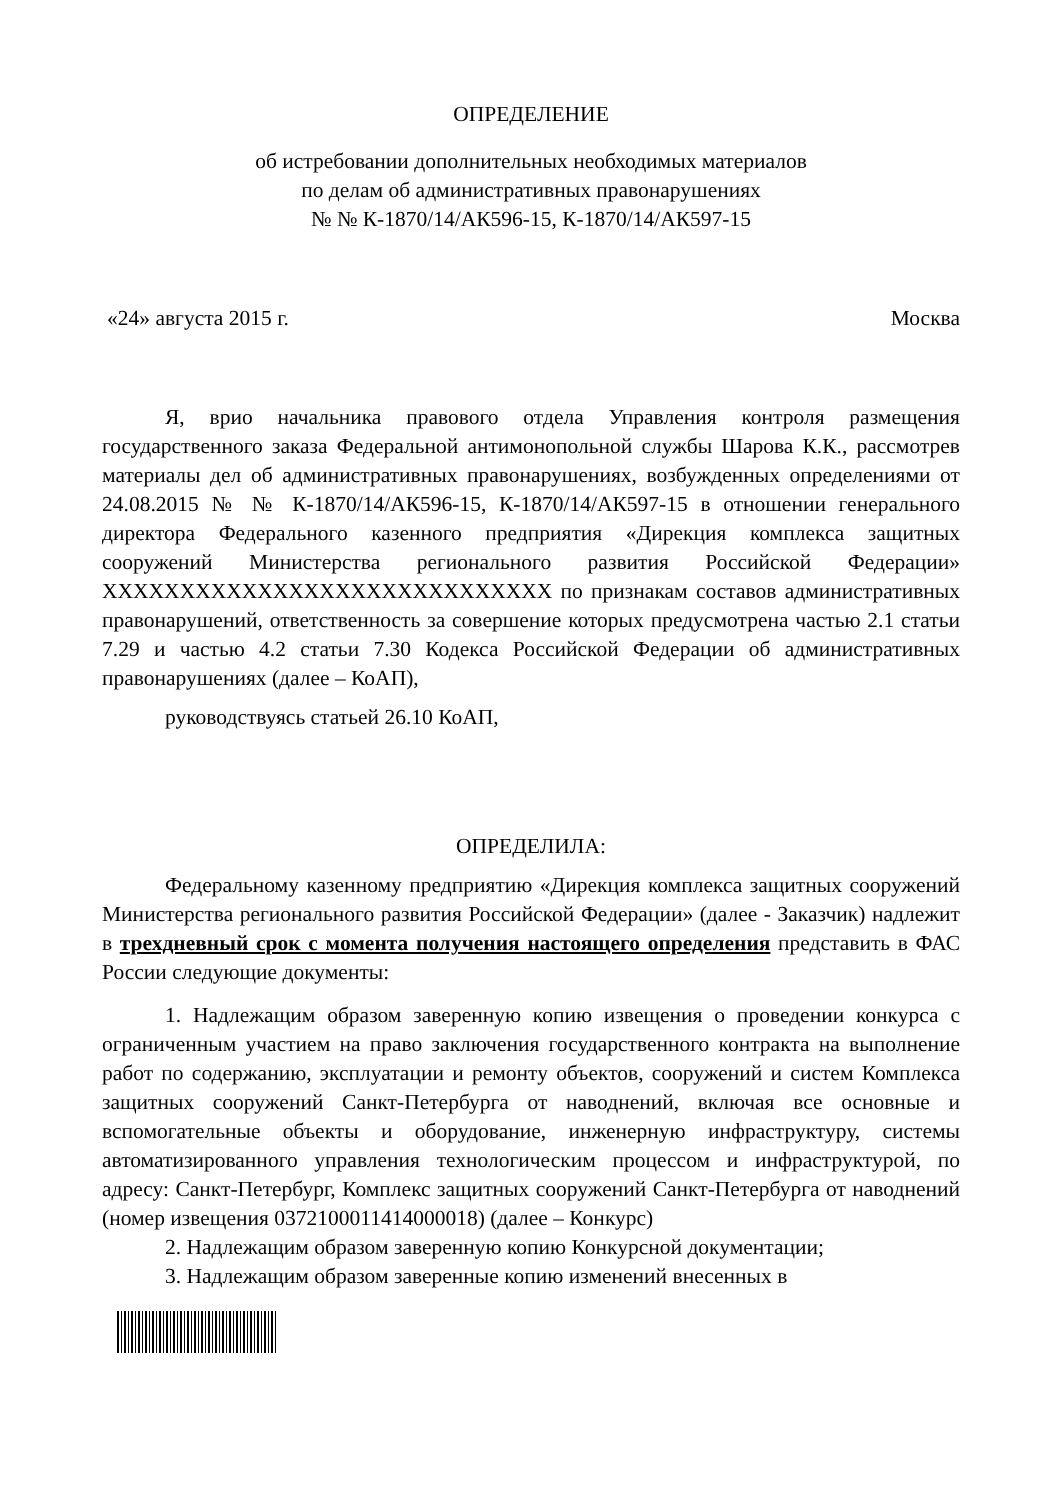ОПРЕДЕЛЕНИЕ
об истребовании дополнительных необходимых материалов
по делам об административных правонарушениях
№ № К-1870/14/АК596-15, К-1870/14/АК597-15
«24» августа 2015 г. Москва
Я, врио начальника правового отдела Управления контроля размещения государственного заказа Федеральной антимонопольной службы Шарова К.К., рассмотрев материалы дел об административных правонарушениях, возбужденных определениями от 24.08.2015 № № К-1870/14/АК596-15, К-1870/14/АК597-15 в отношении генерального директора Федерального казенного предприятия «Дирекция комплекса защитных сооружений Министерства регионального развития Российской Федерации» XXXXXXXXXXXXXXXXXXXXXXXXXXXXX по признакам составов административных правонарушений, ответственность за совершение которых предусмотрена частью 2.1 статьи 7.29 и частью 4.2 статьи 7.30 Кодекса Российской Федерации об административных правонарушениях (далее – КоАП),
руководствуясь статьей 26.10 КоАП,
ОПРЕДЕЛИЛА:
Федеральному казенному предприятию «Дирекция комплекса защитных сооружений Министерства регионального развития Российской Федерации» (далее - Заказчик) надлежит в трехдневный срок с момента получения настоящего определения представить в ФАС России следующие документы:
1. Надлежащим образом заверенную копию извещения о проведении конкурса с ограниченным участием на право заключения государственного контракта на выполнение работ по содержанию, эксплуатации и ремонту объектов, сооружений и систем Комплекса защитных сооружений Санкт-Петербурга от наводнений, включая все основные и вспомогательные объекты и оборудование, инженерную инфраструктуру, системы автоматизированного управления технологическим процессом и инфраструктурой, по адресу: Санкт-Петербург, Комплекс защитных сооружений Санкт-Петербурга от наводнений (номер извещения 0372100011414000018) (далее – Конкурс)
2. Надлежащим образом заверенную копию Конкурсной документации;
3. Надлежащим образом заверенные копию изменений внесенных в